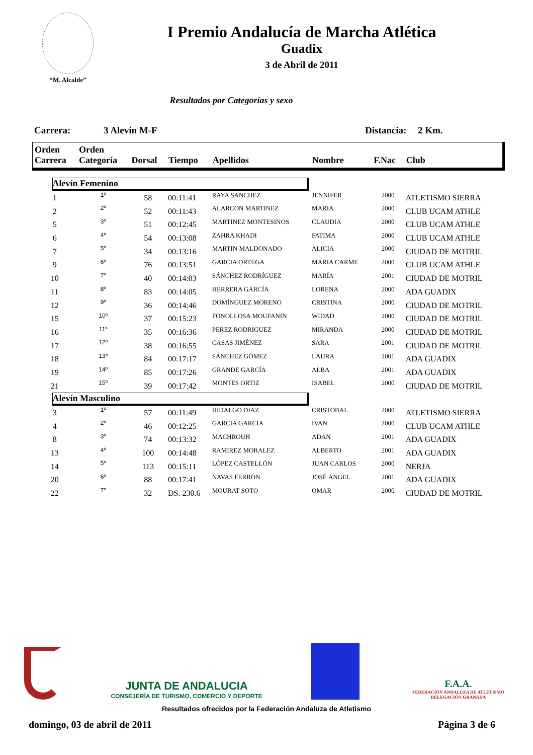“M. Alcalde”
I Premio Andalucía de Marcha Atlética
Guadix
3 de Abril de 2011
Resultados por Categorías y sexo
Carrera: 3 Alevín M-F Distancia: 2 Km.
| Orden Carrera | Orden Categoría | Dorsal | Tiempo | Apellidos | Nombre | F.Nac | Club |
| --- | --- | --- | --- | --- | --- | --- | --- |
| Alevín Femenino | | | | | | | |
| 1 | 1º | 58 | 00:11:41 | RAYA SANCHEZ | JENNIFER | 2000 | ATLETISMO SIERRA |
| 2 | 2º | 52 | 00:11:43 | ALARCON MARTINEZ | MARIA | 2000 | CLUB UCAM ATHLE |
| 5 | 3º | 51 | 00:12:45 | MARTINEZ MONTESINOS | CLAUDIA | 2000 | CLUB UCAM ATHLE |
| 6 | 4º | 54 | 00:13:08 | ZAHRA KHADI | FATIMA | 2000 | CLUB UCAM ATHLE |
| 7 | 5º | 34 | 00:13:16 | MARTIN MALDONADO | ALICIA | 2000 | CIUDAD DE MOTRIL |
| 9 | 6º | 76 | 00:13:51 | GARCIA ORTEGA | MARIA CARME | 2000 | CLUB UCAM ATHLE |
| 10 | 7º | 40 | 00:14:03 | SÁNCHEZ RODRÍGUEZ | MARÍA | 2001 | CIUDAD DE MOTRIL |
| 11 | 8º | 83 | 00:14:05 | HERRERA GARCÍA | LORENA | 2000 | ADA GUADIX |
| 12 | 9º | 36 | 00:14:46 | DOMÍNGUEZ MORENO | CRISTINA | 2000 | CIUDAD DE MOTRIL |
| 15 | 10º | 37 | 00:15:23 | FONOLLOSA MOUFANIN | WIDAD | 2000 | CIUDAD DE MOTRIL |
| 16 | 11º | 35 | 00:16:36 | PEREZ RODRIGUEZ | MIRANDA | 2000 | CIUDAD DE MOTRIL |
| 17 | 12º | 38 | 00:16:55 | CASAS JIMÉNEZ | SARA | 2001 | CIUDAD DE MOTRIL |
| 18 | 13º | 84 | 00:17:17 | SÁNCHEZ GÓMEZ | LAURA | 2001 | ADA GUADIX |
| 19 | 14º | 85 | 00:17:26 | GRANDE GARCÍA | ALBA | 2001 | ADA GUADIX |
| 21 | 15º | 39 | 00:17:42 | MONTES ORTIZ | ISABEL | 2000 | CIUDAD DE MOTRIL |
| Alevín Masculino | | | | | | | |
| 3 | 1º | 57 | 00:11:49 | HIDALGO DIAZ | CRISTOBAL | 2000 | ATLETISMO SIERRA |
| 4 | 2º | 46 | 00:12:25 | GARCIA GARCIA | IVAN | 2000 | CLUB UCAM ATHLE |
| 8 | 3º | 74 | 00:13:32 | MACHROUH | ADAN | 2001 | ADA GUADIX |
| 13 | 4º | 100 | 00:14:48 | RAMIREZ MORALEZ | ALBERTO | 2001 | ADA GUADIX |
| 14 | 5º | 113 | 00:15:11 | LÓPEZ CASTELLÓN | JUAN CARLOS | 2000 | NERJA |
| 20 | 6º | 88 | 00:17:41 | NAVAS FERRÓN | JOSÉ ÁNGEL | 2001 | ADA GUADIX |
| 22 | 7º | 32 | DS. 230.6 | MOURAT SOTO | OMAR | 2000 | CIUDAD DE MOTRIL |
JUNTA DE ANDALUCIA
CONSEJERÍA DE TURISMO, COMERCIO Y DEPORTE
F.A.A.
FEDERACIÓN ANDALUZA DE ATLETISMO DELEGACIÓN GRANADA
Resultados ofrecidos por la Federación Andaluza de Atletismo
domingo, 03 de abril de 2011 Página 3 de 6